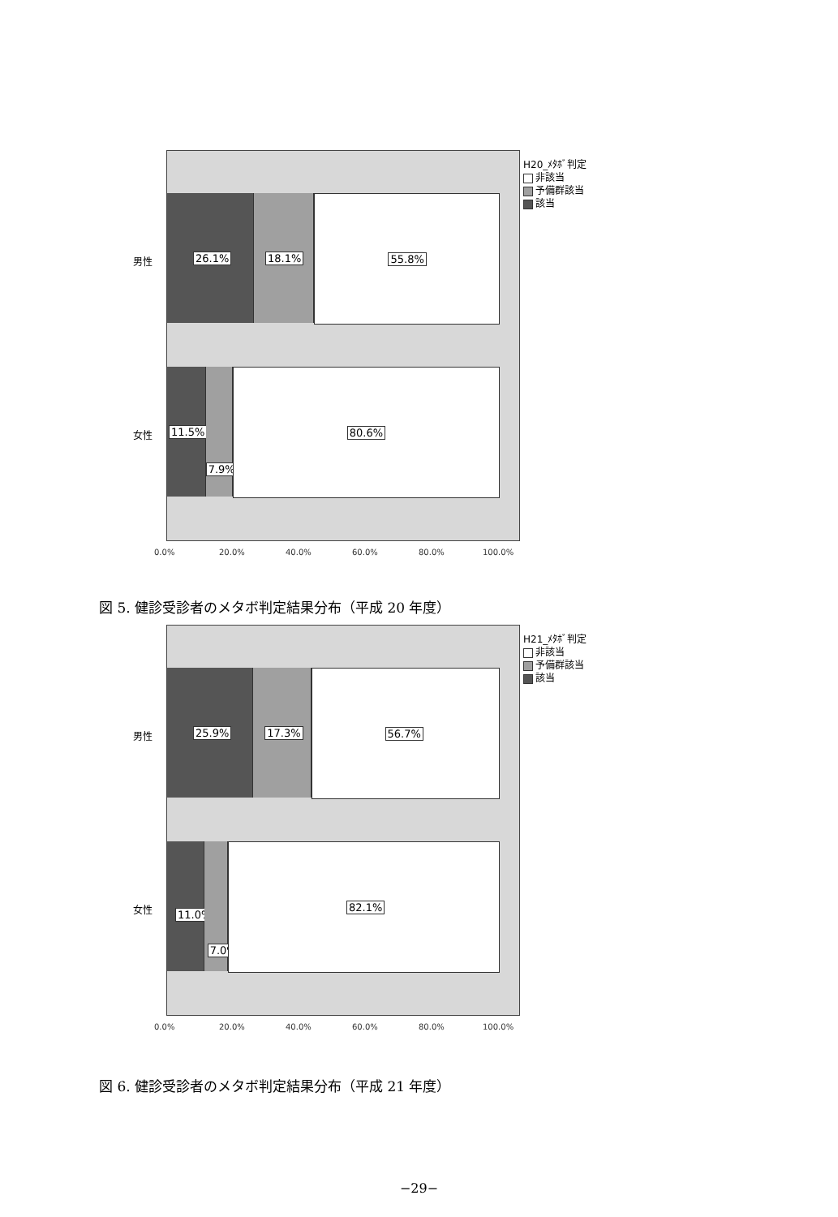26.1%
18.1%
55.8%
11.5%
7.9%
80.6%
男性
女性
0.0% 20.0% 40.0% 60.0% 80.0% 100.0%
H20_ﾒﾀﾎﾞ判定
非該当
予備群該当
該当
図 5. 健診受診者のメタボ判定結果分布（平成 20 年度）
25.9%
17.3%
56.7%
11.0%
7.0%
82.1%
男性
女性
0.0% 20.0% 40.0% 60.0% 80.0% 100.0%
H21_ﾒﾀﾎﾞ判定
非該当
予備群該当
該当
図 6. 健診受診者のメタボ判定結果分布（平成 21 年度）
−29−